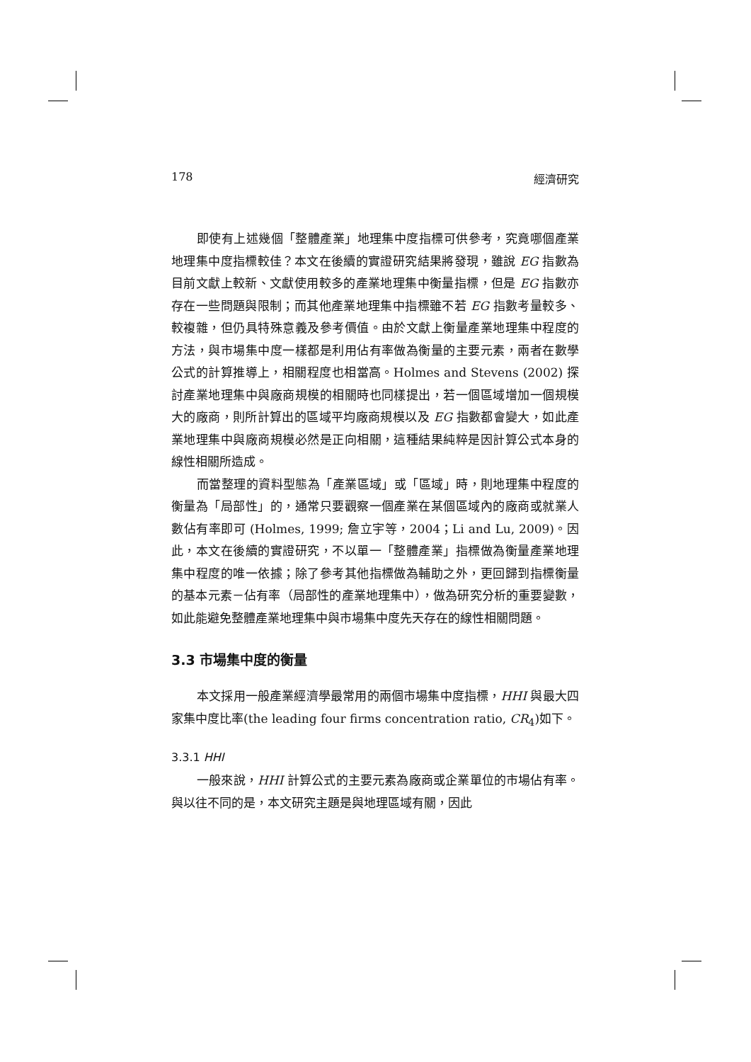178 經濟研究
即使有上述幾個「整體產業」地理集中度指標可供參考，究竟哪個產業地理集中度指標較佳？本文在後續的實證研究結果將發現，雖說 EG 指數為目前文獻上較新、文獻使用較多的產業地理集中衡量指標，但是 EG 指數亦存在一些問題與限制；而其他產業地理集中指標雖不若 EG 指數考量較多、較複雜，但仍具特殊意義及參考價值。由於文獻上衡量產業地理集中程度的方法，與市場集中度一樣都是利用佔有率做為衡量的主要元素，兩者在數學公式的計算推導上，相關程度也相當高。Holmes and Stevens (2002) 探討產業地理集中與廠商規模的相關時也同樣提出，若一個區域增加一個規模大的廠商，則所計算出的區域平均廠商規模以及 EG 指數都會變大，如此產業地理集中與廠商規模必然是正向相關，這種結果純粹是因計算公式本身的線性相關所造成。
而當整理的資料型態為「產業區域」或「區域」時，則地理集中程度的衡量為「局部性」的，通常只要觀察一個產業在某個區域內的廠商或就業人數佔有率即可 (Holmes, 1999; 詹立宇等，2004；Li and Lu, 2009)。因此，本文在後續的實證研究，不以單一「整體產業」指標做為衡量產業地理集中程度的唯一依據；除了參考其他指標做為輔助之外，更回歸到指標衡量的基本元素－佔有率（局部性的產業地理集中），做為研究分析的重要變數，如此能避免整體產業地理集中與市場集中度先天存在的線性相關問題。
3.3 市場集中度的衡量
本文採用一般產業經濟學最常用的兩個市場集中度指標，HHI 與最大四家集中度比率(the leading four firms concentration ratio, CR<sub>4</sub>)如下。
3.3.1 HHI
一般來說，HHI 計算公式的主要元素為廠商或企業單位的市場佔有率。與以往不同的是，本文研究主題是與地理區域有關，因此